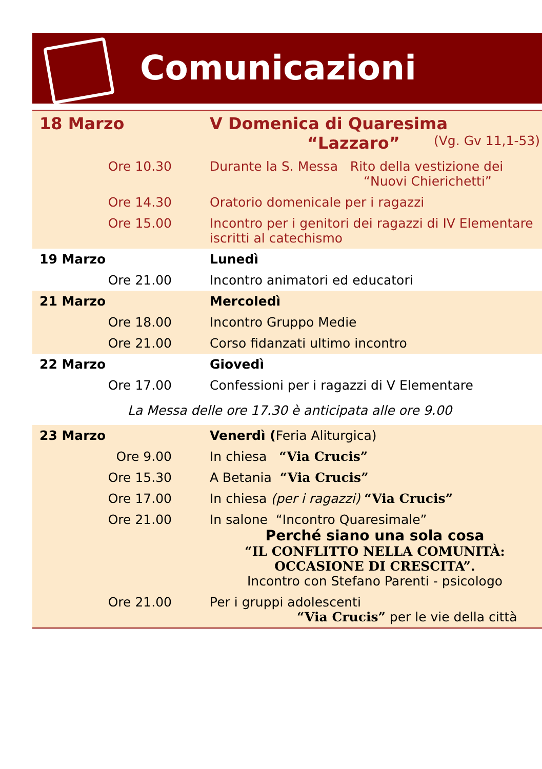Comunicazioni
| 18 Marzo | | V Domenica di Quaresima (Vg. Gv 11,1-53) “Lazzaro” |
| | Ore 10.30 | Durante la S. Messa Rito della vestizione dei “Nuovi Chierichetti” |
| | Ore 14.30 | Oratorio domenicale per i ragazzi |
| | Ore 15.00 | Incontro per i genitori dei ragazzi di IV Elementare iscritti al catechismo |
| 19 Marzo | | Lunedì |
| | Ore 21.00 | Incontro animatori ed educatori |
| 21 Marzo | | Mercoledì |
| | Ore 18.00 | Incontro Gruppo Medie |
| | Ore 21.00 | Corso fidanzati ultimo incontro |
| 22 Marzo | | Giovedì |
| | Ore 17.00 | Confessioni per i ragazzi di V Elementare |
| La Messa delle ore 17.30 è anticipata alle ore 9.00 | | |
| 23 Marzo | | Venerdì ( Feria Aliturgica) |
| | Ore 9.00 | In chiesa “Via Crucis” |
| | Ore 15.30 | A Betania “Via Crucis” |
| | Ore 17.00 | In chiesa (per i ragazzi) “Via Crucis” |
| | Ore 21.00 | In salone “Incontro Quaresimale” Perché siano una sola cosa “IL CONFLITTO NELLA COMUNITÀ: OCCASIONE DI CRESCITA”. Incontro con Stefano Parenti - psicologo |
| | Ore 21.00 | Per i gruppi adolescenti “Via Crucis” per le vie della città |